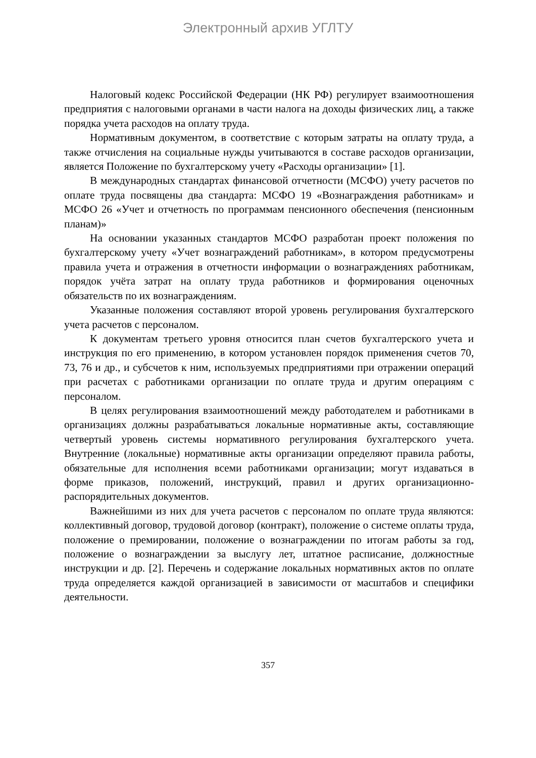Электронный архив УГЛТУ
Налоговый кодекс Российской Федерации (НК РФ) регулирует взаимоотношения предприятия с налоговыми органами в части налога на доходы физических лиц, а также порядка учета расходов на оплату труда.
Нормативным документом, в соответствие с которым затраты на оплату труда, а также отчисления на социальные нужды учитываются в составе расходов организации, является Положение по бухгалтерскому учету «Расходы организации» [1].
В международных стандартах финансовой отчетности (МСФО) учету расчетов по оплате труда посвящены два стандарта: МСФО 19 «Вознаграждения работникам» и МСФО 26 «Учет и отчетность по программам пенсионного обеспечения (пенсионным планам)»
На основании указанных стандартов МСФО разработан проект положения по бухгалтерскому учету «Учет вознаграждений работникам», в котором предусмотрены правила учета и отражения в отчетности информации о вознаграждениях работникам, порядок учёта затрат на оплату труда работников и формирования оценочных обязательств по их вознаграждениям.
Указанные положения составляют второй уровень регулирования бухгалтерского учета расчетов с персоналом.
К документам третьего уровня относится план счетов бухгалтерского учета и инструкция по его применению, в котором установлен порядок применения счетов 70, 73, 76 и др., и субсчетов к ним, используемых предприятиями при отражении операций при расчетах с работниками организации по оплате труда и другим операциям с персоналом.
В целях регулирования взаимоотношений между работодателем и работниками в организациях должны разрабатываться локальные нормативные акты, составляющие четвертый уровень системы нормативного регулирования бухгалтерского учета. Внутренние (локальные) нормативные акты организации определяют правила работы, обязательные для исполнения всеми работниками организации; могут издаваться в форме приказов, положений, инструкций, правил и других организационно-распорядительных документов.
Важнейшими из них для учета расчетов с персоналом по оплате труда являются: коллективный договор, трудовой договор (контракт), положение о системе оплаты труда, положение о премировании, положение о вознаграждении по итогам работы за год, положение о вознаграждении за выслугу лет, штатное расписание, должностные инструкции и др. [2]. Перечень и содержание локальных нормативных актов по оплате труда определяется каждой организацией в зависимости от масштабов и специфики деятельности.
357